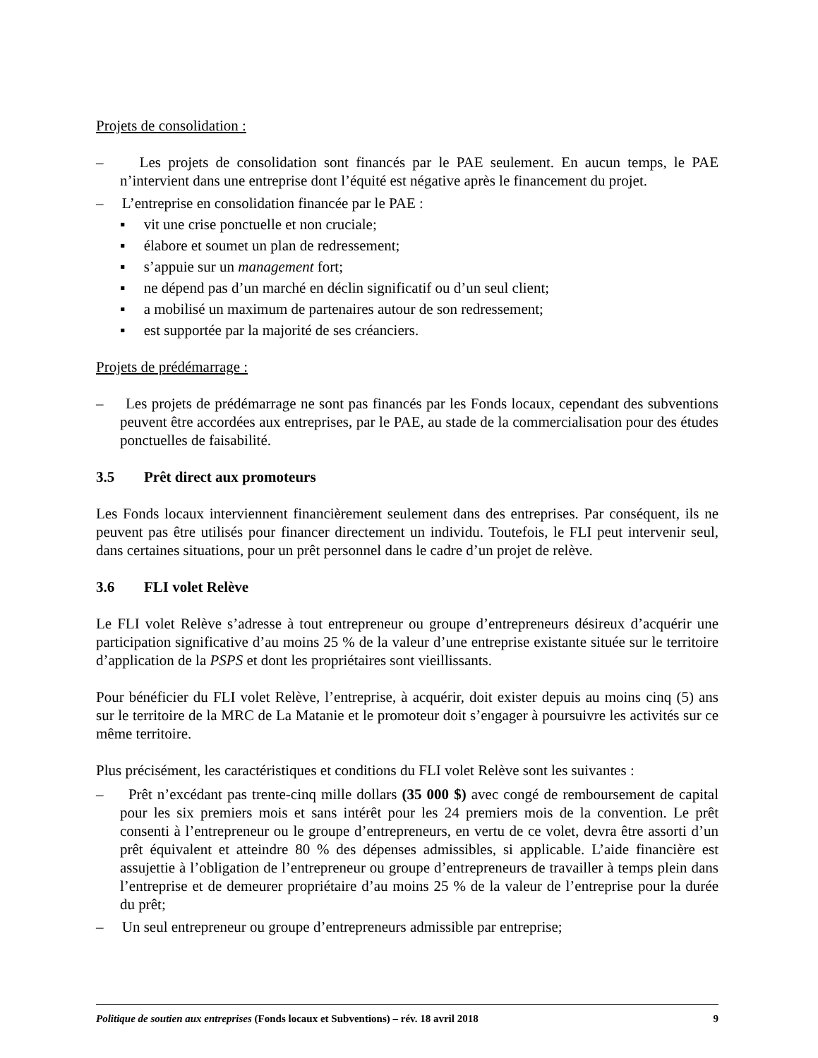Projets de consolidation :
– Les projets de consolidation sont financés par le PAE seulement. En aucun temps, le PAE n’intervient dans une entreprise dont l’équité est négative après le financement du projet.
– L’entreprise en consolidation financée par le PAE :
▪ vit une crise ponctuelle et non cruciale;
▪ élabore et soumet un plan de redressement;
▪ s’appuie sur un management fort;
▪ ne dépend pas d’un marché en déclin significatif ou d’un seul client;
▪ a mobilisé un maximum de partenaires autour de son redressement;
▪ est supportée par la majorité de ses créanciers.
Projets de prédémarrage :
– Les projets de prédémarrage ne sont pas financés par les Fonds locaux, cependant des subventions peuvent être accordées aux entreprises, par le PAE, au stade de la commercialisation pour des études ponctuelles de faisabilité.
3.5 Prêt direct aux promoteurs
Les Fonds locaux interviennent financièrement seulement dans des entreprises. Par conséquent, ils ne peuvent pas être utilisés pour financer directement un individu. Toutefois, le FLI peut intervenir seul, dans certaines situations, pour un prêt personnel dans le cadre d’un projet de relève.
3.6 FLI volet Relève
Le FLI volet Relève s’adresse à tout entrepreneur ou groupe d’entrepreneurs désireux d’acquérir une participation significative d’au moins 25 % de la valeur d’une entreprise existante située sur le territoire d’application de la PSPS et dont les propriétaires sont vieillissants.
Pour bénéficier du FLI volet Relève, l’entreprise, à acquérir, doit exister depuis au moins cinq (5) ans sur le territoire de la MRC de La Matanie et le promoteur doit s’engager à poursuivre les activités sur ce même territoire.
Plus précisément, les caractéristiques et conditions du FLI volet Relève sont les suivantes :
– Prêt n’excédant pas trente-cinq mille dollars (35 000 $) avec congé de remboursement de capital pour les six premiers mois et sans intérêt pour les 24 premiers mois de la convention. Le prêt consenti à l’entrepreneur ou le groupe d’entrepreneurs, en vertu de ce volet, devra être assorti d’un prêt équivalent et atteindre 80 % des dépenses admissibles, si applicable. L’aide financière est assujettie à l’obligation de l’entrepreneur ou groupe d’entrepreneurs de travailler à temps plein dans l’entreprise et de demeurer propriétaire d’au moins 25 % de la valeur de l’entreprise pour la durée du prêt;
– Un seul entrepreneur ou groupe d’entrepreneurs admissible par entreprise;
Politique de soutien aux entreprises (Fonds locaux et Subventions) – rév. 18 avril 2018 9